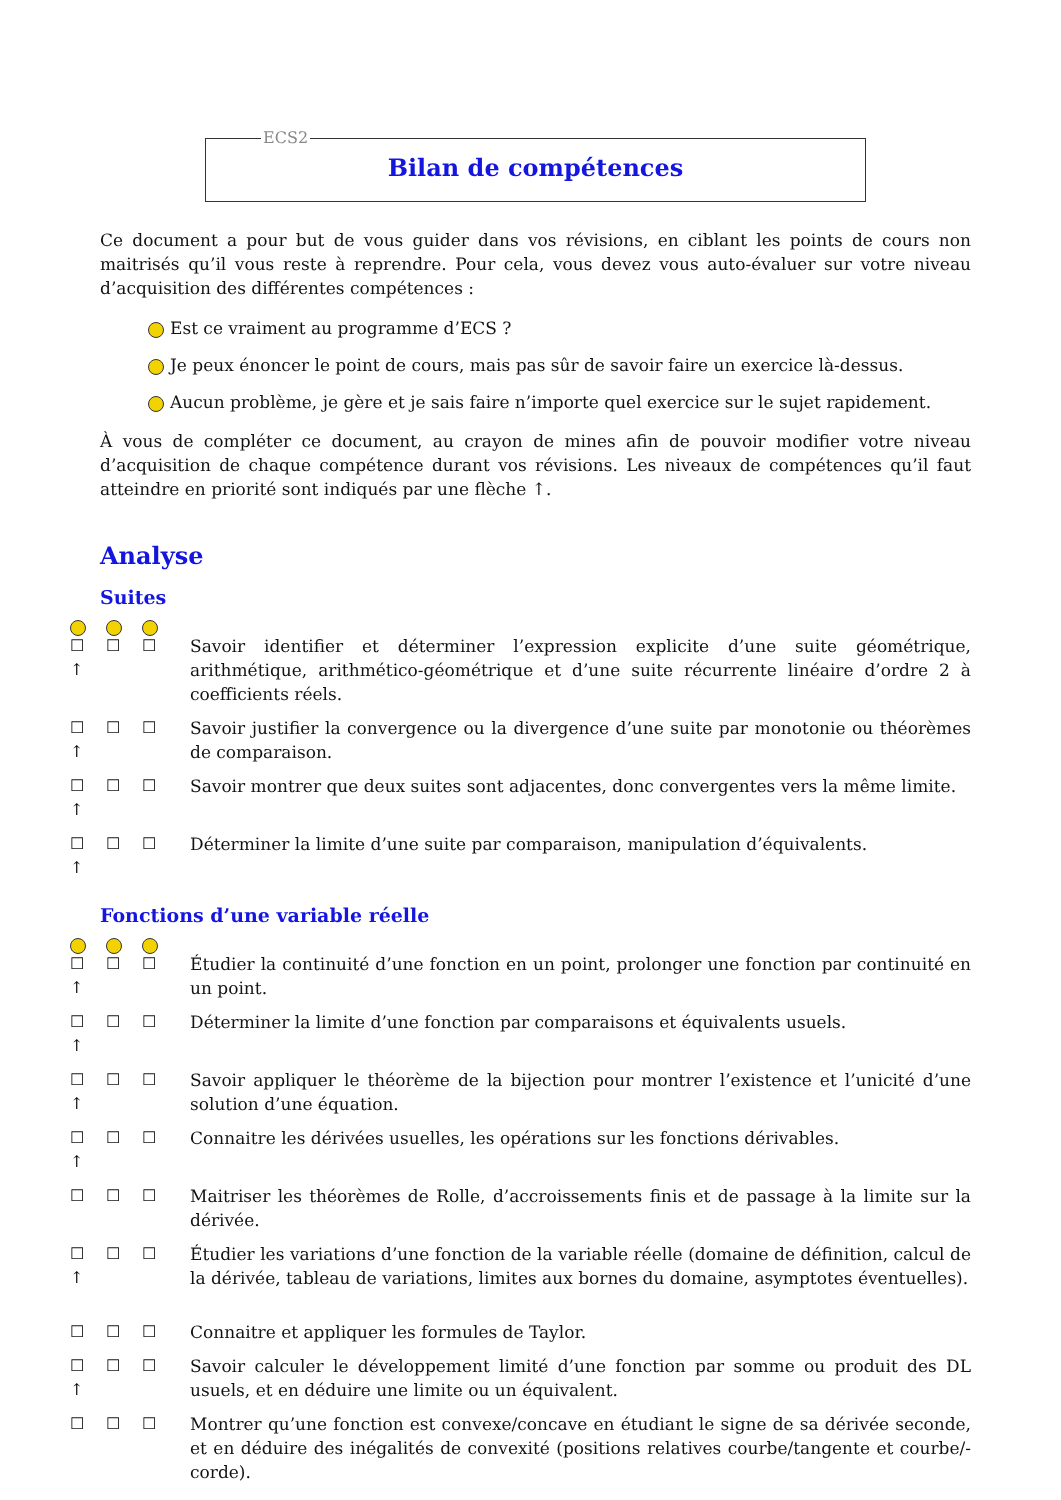ECS2
Bilan de compétences
Ce document a pour but de vous guider dans vos révisions, en ciblant les points de cours non maitrisés qu’il vous reste à reprendre. Pour cela, vous devez vous auto-évaluer sur votre niveau d’acquisition des différentes compétences :
Est ce vraiment au programme d’ECS ?
Je peux énoncer le point de cours, mais pas sûr de savoir faire un exercice là-dessus.
Aucun problème, je gère et je sais faire n’importe quel exercice sur le sujet rapidement.
À vous de compléter ce document, au crayon de mines afin de pouvoir modifier votre niveau d’acquisition de chaque compétence durant vos révisions. Les niveaux de compétences qu’il faut atteindre en priorité sont indiqués par une flèche ↑.
Analyse
Suites
☐
↑ ☐ ☐
Savoir identifier et déterminer l’expression explicite d’une suite géométrique, arithmétique, arithmético-géométrique et d’une suite récurrente linéaire d’ordre 2 à coefficients réels.
☐
↑ ☐ ☐
Savoir justifier la convergence ou la divergence d’une suite par monotonie ou théorèmes de comparaison.
☐
↑ ☐ ☐
Savoir montrer que deux suites sont adjacentes, donc convergentes vers la même limite.
☐
↑ ☐ ☐
Déterminer la limite d’une suite par comparaison, manipulation d’équivalents.
Fonctions d’une variable réelle
☐
↑ ☐ ☐
Étudier la continuité d’une fonction en un point, prolonger une fonction par continuité en un point.
☐
↑ ☐ ☐
Déterminer la limite d’une fonction par comparaisons et équivalents usuels.
☐
↑ ☐ ☐
Savoir appliquer le théorème de la bijection pour montrer l’existence et l’unicité d’une solution d’une équation.
☐
↑ ☐ ☐
Connaitre les dérivées usuelles, les opérations sur les fonctions dérivables.
☐ ☐ ☐ Maitriser les théorèmes de Rolle, d’accroissements finis et de passage à la limite sur la dérivée.
☐
↑ ☐ ☐
Étudier les variations d’une fonction de la variable réelle (domaine de définition, calcul de la dérivée, tableau de variations, limites aux bornes du domaine, asymptotes éventuelles).
☐ ☐ ☐ Connaitre et appliquer les formules de Taylor.
☐
↑ ☐ ☐
Savoir calculer le développement limité d’une fonction par somme ou produit des DL usuels, et en déduire une limite ou un équivalent.
☐ ☐ ☐ Montrer qu’une fonction est convexe/concave en étudiant le signe de sa dérivée seconde, et en déduire des inégalités de convexité (positions relatives courbe/tangente et courbe/-corde).